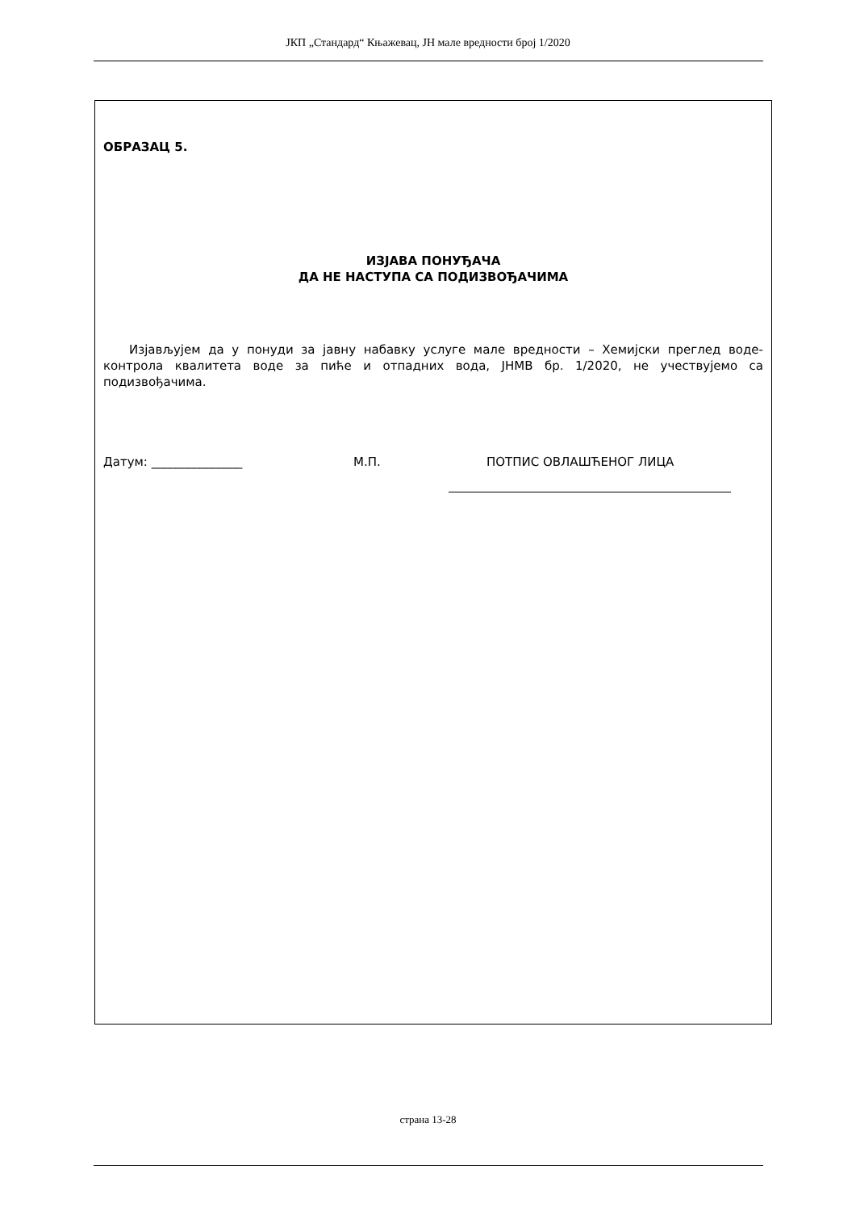ЈКП „Стандард“ Књажевац, ЈН мале вредности број 1/2020
ОБРАЗАЦ 5.
ИЗЈАВА ПОНУЂАЧА
ДА НЕ НАСТУПА СА ПОДИЗВОЂАЧИМА
Изјављујем да у понуди за јавну набавку услуге мале вредности – Хемијски преглед воде-контрола квалитета воде за пиће и отпадних вода, ЈНМВ бр. 1/2020, не учествујемо са подизвођачима.
Датум: _______________ М.П. ПОТПИС ОВЛАШЋЕНОГ ЛИЦА
страна 13-28